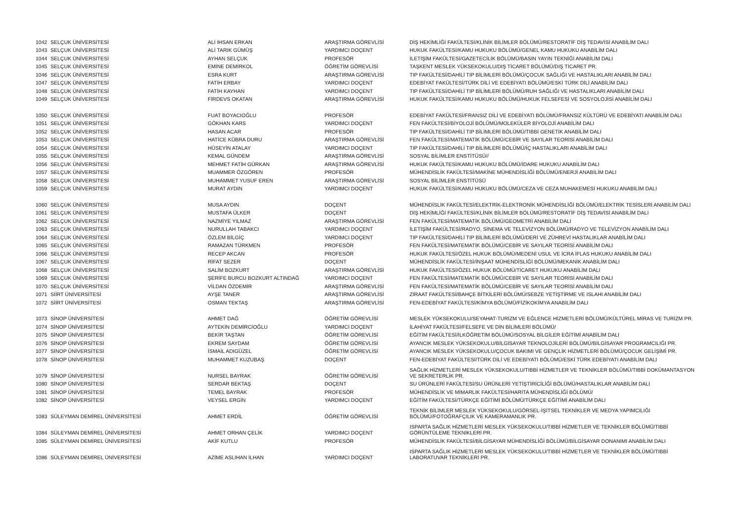| 1042 | SELÇUK ÜNİVERSİTESİ | ALİ İHSAN ERKAN | ARAŞTIRMA GÖREVLİSİ | DİŞ HEKİMLİĞİ FAKÜLTESİ/KLİNİK BİLİMLER BÖLÜMÜ/RESTORATİF DİŞ TEDAVİSİ ANABİLİM DALI |
| 1043 | SELÇUK ÜNİVERSİTESİ | ALİ TARIK GÜMÜŞ | YARDIMCI DOÇENT | HUKUK FAKÜLTESİ/KAMU HUKUKU BÖLÜMÜ/GENEL KAMU HUKUKU ANABİLİM DALI |
| 1044 | SELÇUK ÜNİVERSİTESİ | AYHAN SELÇUK | PROFESÖR | İLETİŞİM FAKÜLTESİ/GAZETECİLİK BÖLÜMÜ/BASIN YAYIN TEKNİĞİ ANABİLİM DALI |
| 1045 | SELÇUK ÜNİVERSİTESİ | EMİNE DEMİRKOL | ÖĞRETİM GÖREVLİSİ | TAŞKENT MESLEK YÜKSEKOKULU/DIŞ TİCARET BÖLÜMÜ/DIŞ TİCARET PR. |
| 1046 | SELÇUK ÜNİVERSİTESİ | ESRA KURT | ARAŞTIRMA GÖREVLİSİ | TIP FAKÜLTESİ/DAHİLİ TIP BİLİMLERİ BÖLÜMÜ/ÇOCUK SAĞLIĞI VE HASTALIKLARI ANABİLİM DALI |
| 1047 | SELÇUK ÜNİVERSİTESİ | FATİH ERBAY | YARDIMCI DOÇENT | EDEBİYAT FAKÜLTESİ/TÜRK DİLİ VE EDEBİYATI BÖLÜMÜ/ESKİ TÜRK DİLİ ANABİLİM DALI |
| 1048 | SELÇUK ÜNİVERSİTESİ | FATİH KAYHAN | YARDIMCI DOÇENT | TIP FAKÜLTESİ/DAHİLİ TIP BİLİMLERİ BÖLÜMÜ/RUH SAĞLIĞI VE HASTALIKLARI ANABİLİM DALI |
| 1049 | SELÇUK ÜNİVERSİTESİ | FİRDEVS OKATAN | ARAŞTIRMA GÖREVLİSİ | HUKUK FAKÜLTESİ/KAMU HUKUKU BÖLÜMÜ/HUKUK FELSEFESİ VE SOSYOLOJİSİ ANABİLİM DALI |
| 1050 | SELÇUK ÜNİVERSİTESİ | FUAT BOYACIOĞLU | PROFESÖR | EDEBİYAT FAKÜLTESİ/FRANSIZ DİLİ VE EDEBİYATI BÖLÜMÜ/FRANSIZ KÜLTÜRÜ VE EDEBİYATI ANABİLİM DALI |
| 1051 | SELÇUK ÜNİVERSİTESİ | GÖKHAN KARS | YARDIMCI DOÇENT | FEN FAKÜLTESİ/BİYOLOJİ BÖLÜMÜ/MOLEKÜLER BİYOLOJİ ANABİLİM DALI |
| 1052 | SELÇUK ÜNİVERSİTESİ | HASAN ACAR | PROFESÖR | TIP FAKÜLTESİ/DAHİLİ TIP BİLİMLERİ BÖLÜMÜ/TIBBİ GENETİK ANABİLİM DALI |
| 1053 | SELÇUK ÜNİVERSİTESİ | HATİCE KÜBRA DURU | ARAŞTIRMA GÖREVLİSİ | FEN FAKÜLTESİ/MATEMATİK BÖLÜMÜ/CEBİR VE SAYILAR TEORİSİ ANABİLİM DALI |
| 1054 | SELÇUK ÜNİVERSİTESİ | HÜSEYİN ATALAY | YARDIMCI DOÇENT | TIP FAKÜLTESİ/DAHİLİ TIP BİLİMLERİ BÖLÜMÜ/İÇ HASTALIKLARI ANABİLİM DALI |
| 1055 | SELÇUK ÜNİVERSİTESİ | KEMAL GÜNDEM | ARAŞTIRMA GÖREVLİSİ | SOSYAL BİLİMLER ENSTİTÜSÜ// |
| 1056 | SELÇUK ÜNİVERSİTESİ | MEHMET FATİH GÜRKAN | ARAŞTIRMA GÖREVLİSİ | HUKUK FAKÜLTESİ/KAMU HUKUKU BÖLÜMÜ/İDARE HUKUKU ANABİLİM DALI |
| 1057 | SELÇUK ÜNİVERSİTESİ | MUAMMER ÖZGÖREN | PROFESÖR | MÜHENDİSLİK FAKÜLTESİ/MAKİNE MÜHENDİSLİĞİ BÖLÜMÜ/ENERJİ ANABİLİM DALI |
| 1058 | SELÇUK ÜNİVERSİTESİ | MUHAMMET YUSUF EREN | ARAŞTIRMA GÖREVLİSİ | SOSYAL BİLİMLER ENSTİTÜSÜ |
| 1059 | SELÇUK ÜNİVERSİTESİ | MURAT AYDIN | YARDIMCI DOÇENT | HUKUK FAKÜLTESİ/KAMU HUKUKU BÖLÜMÜ/CEZA VE CEZA MUHAKEMESİ HUKUKU ANABİLİM DALI |
| 1060 | SELÇUK ÜNİVERSİTESİ | MUSA AYDIN | DOÇENT | MÜHENDİSLİK FAKÜLTESİ/ELEKTRİK-ELEKTRONİK MÜHENDİSLİĞİ BÖLÜMÜ/ELEKTRİK TESİSLERİ ANABİLİM DALI |
| 1061 | SELÇUK ÜNİVERSİTESİ | MUSTAFA ÜLKER | DOÇENT | DİŞ HEKİMLİĞİ FAKÜLTESİ/KLİNİK BİLİMLER BÖLÜMÜ/RESTORATİF DİŞ TEDAVİSİ ANABİLİM DALI |
| 1062 | SELÇUK ÜNİVERSİTESİ | NAZMİYE YILMAZ | ARAŞTIRMA GÖREVLİSİ | FEN FAKÜLTESİ/MATEMATİK BÖLÜMÜ/GEOMETRİ ANABİLİM DALI |
| 1063 | SELÇUK ÜNİVERSİTESİ | NURULLAH TABAKCI | YARDIMCI DOÇENT | İLETİŞİM FAKÜLTESİ/RADYO, SİNEMA VE TELEVİZYON BÖLÜMÜ/RADYO VE TELEVİZYON ANABİLİM DALI |
| 1064 | SELÇUK ÜNİVERSİTESİ | ÖZLEM BİLGİÇ | YARDIMCI DOÇENT | TIP FAKÜLTESİ/DAHİLİ TIP BİLİMLERİ BÖLÜMÜ/DERİ VE ZÜHREVİ HASTALIKLAR ANABİLİM DALI |
| 1065 | SELÇUK ÜNİVERSİTESİ | RAMAZAN TÜRKMEN | PROFESÖR | FEN FAKÜLTESİ/MATEMATİK BÖLÜMÜ/CEBİR VE SAYILAR TEORİSİ ANABİLİM DALI |
| 1066 | SELÇUK ÜNİVERSİTESİ | RECEP AKCAN | PROFESÖR | HUKUK FAKÜLTESİ/ÖZEL HUKUK BÖLÜMÜ/MEDENİ USUL VE İCRA İFLAS HUKUKU ANABİLİM DALI |
| 1067 | SELÇUK ÜNİVERSİTESİ | RİFAT SEZER | DOÇENT | MÜHENDİSLİK FAKÜLTESİ/İNŞAAT MÜHENDİSLİĞİ BÖLÜMÜ/MEKANİK ANABİLİM DALI |
| 1068 | SELÇUK ÜNİVERSİTESİ | SALİM BOZKURT | ARAŞTIRMA GÖREVLİSİ | HUKUK FAKÜLTESİ/ÖZEL HUKUK BÖLÜMÜ/TİCARET HUKUKU ANABİLİM DALI |
| 1069 | SELÇUK ÜNİVERSİTESİ | ŞERİFE BURCU BOZKURT ALTINDAĞ | YARDIMCI DOÇENT | FEN FAKÜLTESİ/MATEMATİK BÖLÜMÜ/CEBİR VE SAYILAR TEORİSİ ANABİLİM DALI |
| 1070 | SELÇUK ÜNİVERSİTESİ | VİLDAN ÖZDEMİR | ARAŞTIRMA GÖREVLİSİ | FEN FAKÜLTESİ/MATEMATİK BÖLÜMÜ/CEBİR VE SAYILAR TEORİSİ ANABİLİM DALI |
| 1071 | SİİRT ÜNİVERSİTESİ | AYŞE TANER | ARAŞTIRMA GÖREVLİSİ | ZİRAAT FAKÜLTESİ/BAHÇE BİTKİLERİ BÖLÜMÜ/SEBZE YETİŞTİRME VE ISLAHI ANABİLİM DALI |
| 1072 | SİİRT ÜNİVERSİTESİ | OSMAN TEKTAŞ | ARAŞTIRMA GÖREVLİSİ | FEN-EDEBİYAT FAKÜLTESİ/KİMYA BÖLÜMÜ/FİZİKOKİMYA ANABİLİM DALI |
| 1073 | SİNOP ÜNİVERSİTESİ | AHMET DAĞ | ÖĞRETİM GÖREVLİSİ | MESLEK YÜKSEKOKULU/SEYAHAT-TURİZM VE EĞLENCE HİZMETLERİ BÖLÜMÜ/KÜLTÜREL MİRAS VE TURİZM PR. |
| 1074 | SİNOP ÜNİVERSİTESİ | AYTEKİN DEMİRCİOĞLU | YARDIMCI DOÇENT | İLAHİYAT FAKÜLTESİ/FELSEFE VE DİN BİLİMLERİ BÖLÜMÜ/ |
| 1075 | SİNOP ÜNİVERSİTESİ | BEKİR TAŞTAN | ÖĞRETİM GÖREVLİSİ | EĞİTİM FAKÜLTESİ/İLKÖĞRETİM BÖLÜMÜ/SOSYAL BİLGİLER EĞİTİMİ ANABİLİM DALI |
| 1076 | SİNOP ÜNİVERSİTESİ | EKREM SAYDAM | ÖĞRETİM GÖREVLİSİ | AYANCIK MESLEK YÜKSEKOKULU/BİLGİSAYAR TEKNOLOJİLERİ BÖLÜMÜ/BİLGİSAYAR PROGRAMCILIĞI PR. |
| 1077 | SİNOP ÜNİVERSİTESİ | İSMAİL ADIGÜZEL | ÖĞRETİM GÖREVLİSİ | AYANCIK MESLEK YÜKSEKOKULU/ÇOCUK BAKIMI VE GENÇLİK HİZMETLERİ BÖLÜMÜ/ÇOCUK GELİŞİMİ PR. |
| 1078 | SİNOP ÜNİVERSİTESİ | MUHAMMET KUZUBAŞ | DOÇENT | FEN-EDEBİYAT FAKÜLTESİ/TÜRK DİLİ VE EDEBİYATI BÖLÜMÜ/ESKİ TÜRK EDEBİYATI ANABİLİM DALI |
| 1079 | SİNOP ÜNİVERSİTESİ | NURSEL BAYRAK | ÖĞRETİM GÖREVLİSİ | SAĞLIK HİZMETLERİ MESLEK YÜKSEKOKULU/TIBBİ HİZMETLER VE TEKNİKLER BÖLÜMÜ/TIBBİ DOKÜMANTASYON VE SEKRETERLİK PR. |
| 1080 | SİNOP ÜNİVERSİTESİ | SERDAR BEKTAŞ | DOÇENT | SU ÜRÜNLERİ FAKÜLTESİ/SU ÜRÜNLERİ YETİŞTİRİCİLİĞİ BÖLÜMÜ/HASTALIKLAR ANABİLİM DALI |
| 1081 | SİNOP ÜNİVERSİTESİ | TEMEL BAYRAK | PROFESÖR | MÜHENDİSLİK VE MİMARLIK FAKÜLTESİ/HARİTA MÜHENDİSLİĞİ BÖLÜMÜ/ |
| 1082 | SİNOP ÜNİVERSİTESİ | VEYSEL ERGİN | YARDIMCI DOÇENT | EĞİTİM FAKÜLTESİ/TÜRKÇE EĞİTİMİ BÖLÜMÜ/TÜRKÇE EĞİTİMİ ANABİLİM DALI |
| 1083 | SÜLEYMAN DEMİREL ÜNİVERSİTESİ | AHMET ERDİL | ÖĞRETİM GÖREVLİSİ | TEKNİK BİLİMLER MESLEK YÜKSEKOKULU/GÖRSEL-İŞİTSEL TEKNİKLER VE MEDYA YAPIMCILIĞI BÖLÜMÜ/FOTOĞRAFÇILIK VE KAMERAMANLIK PR. |
| 1084 | SÜLEYMAN DEMİREL ÜNİVERSİTESİ | AHMET ORHAN ÇELİK | YARDIMCI DOÇENT | ISPARTA SAĞLIK HİZMETLERİ MESLEK YÜKSEKOKULU/TIBBİ HİZMETLER VE TEKNİKLER BÖLÜMÜ/TIBBİ GÖRÜNTÜLEME TEKNİKLERİ PR. |
| 1085 | SÜLEYMAN DEMİREL ÜNİVERSİTESİ | AKİF KUTLU | PROFESÖR | MÜHENDİSLİK FAKÜLTESİ/BİLGİSAYAR MÜHENDİSLİĞİ BÖLÜMÜ/BİLGİSAYAR DONANIMI ANABİLİM DALI |
| 1086 | SÜLEYMAN DEMİREL ÜNİVERSİTESİ | AZİME ASLIHAN İLHAN | YARDIMCI DOÇENT | ISPARTA SAĞLIK HİZMETLERİ MESLEK YÜKSEKOKULU/TIBBİ HİZMETLER VE TEKNİKLER BÖLÜMÜ/TIBBİ LABORATUVAR TEKNİKLERİ PR. |